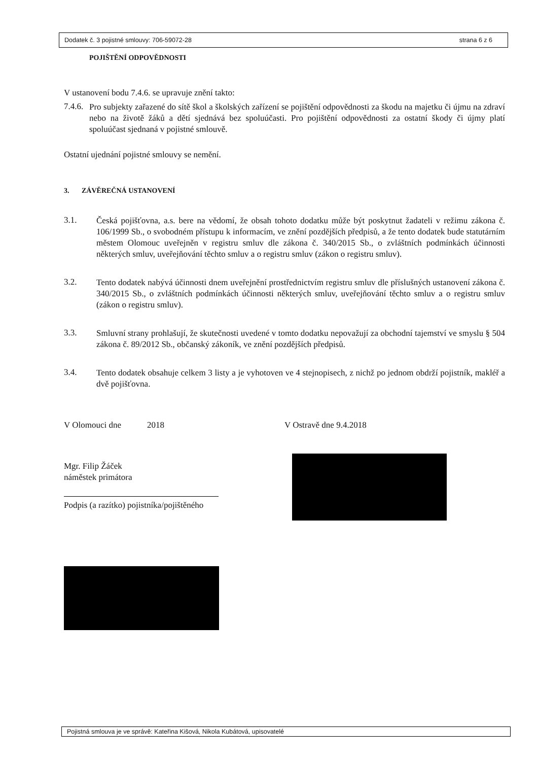Dodatek č. 3 pojistné smlouvy: 706-59072-28 strana 6 z 6
POJIŠTĚNÍ ODPOVĚDNOSTI
V ustanovení bodu 7.4.6. se upravuje znění takto:
7.4.6.
Pro subjekty zařazené do sítě škol a školských zařízení se pojištění odpovědnosti za škodu na majetku či újmu na zdraví nebo na životě žáků a dětí sjednává bez spoluúčasti. Pro pojištění odpovědnosti za ostatní škody či újmy platí spoluúčast sjednaná v pojistné smlouvě.
Ostatní ujednání pojistné smlouvy se nemění.
3. ZÁVĚREČNÁ USTANOVENÍ
3.1.
Česká pojišťovna, a.s. bere na vědomí, že obsah tohoto dodatku může být poskytnut žadateli v režimu zákona č. 106/1999 Sb., o svobodném přístupu k informacím, ve znění pozdějších předpisů, a že tento dodatek bude statutárním městem Olomouc uveřejněn v registru smluv dle zákona č. 340/2015 Sb., o zvláštních podmínkách účinnosti některých smluv, uveřejňování těchto smluv a o registru smluv (zákon o registru smluv).
3.2.
Tento dodatek nabývá účinnosti dnem uveřejnění prostřednictvím registru smluv dle příslušných ustanovení zákona č. 340/2015 Sb., o zvláštních podmínkách účinnosti některých smluv, uveřejňování těchto smluv a o registru smluv (zákon o registru smluv).
3.3.
Smluvní strany prohlašují, že skutečnosti uvedené v tomto dodatku nepovažují za obchodní tajemství ve smyslu § 504 zákona č. 89/2012 Sb., občanský zákoník, ve znění pozdějších předpisů.
3.4.
Tento dodatek obsahuje celkem 3 listy a je vyhotoven ve 4 stejnopisech, z nichž po jednom obdrží pojistník, makléř a dvě pojišťovna.
V Olomouci dne 2018 V Ostravě dne 9.4.2018
Mgr. Filip Žáček
náměstek primátora
Podpis (a razítko) pojistníka/pojištěného
Pojistná smlouva je ve správě: Kateřina Kišová, Nikola Kubátová, upisovatelé